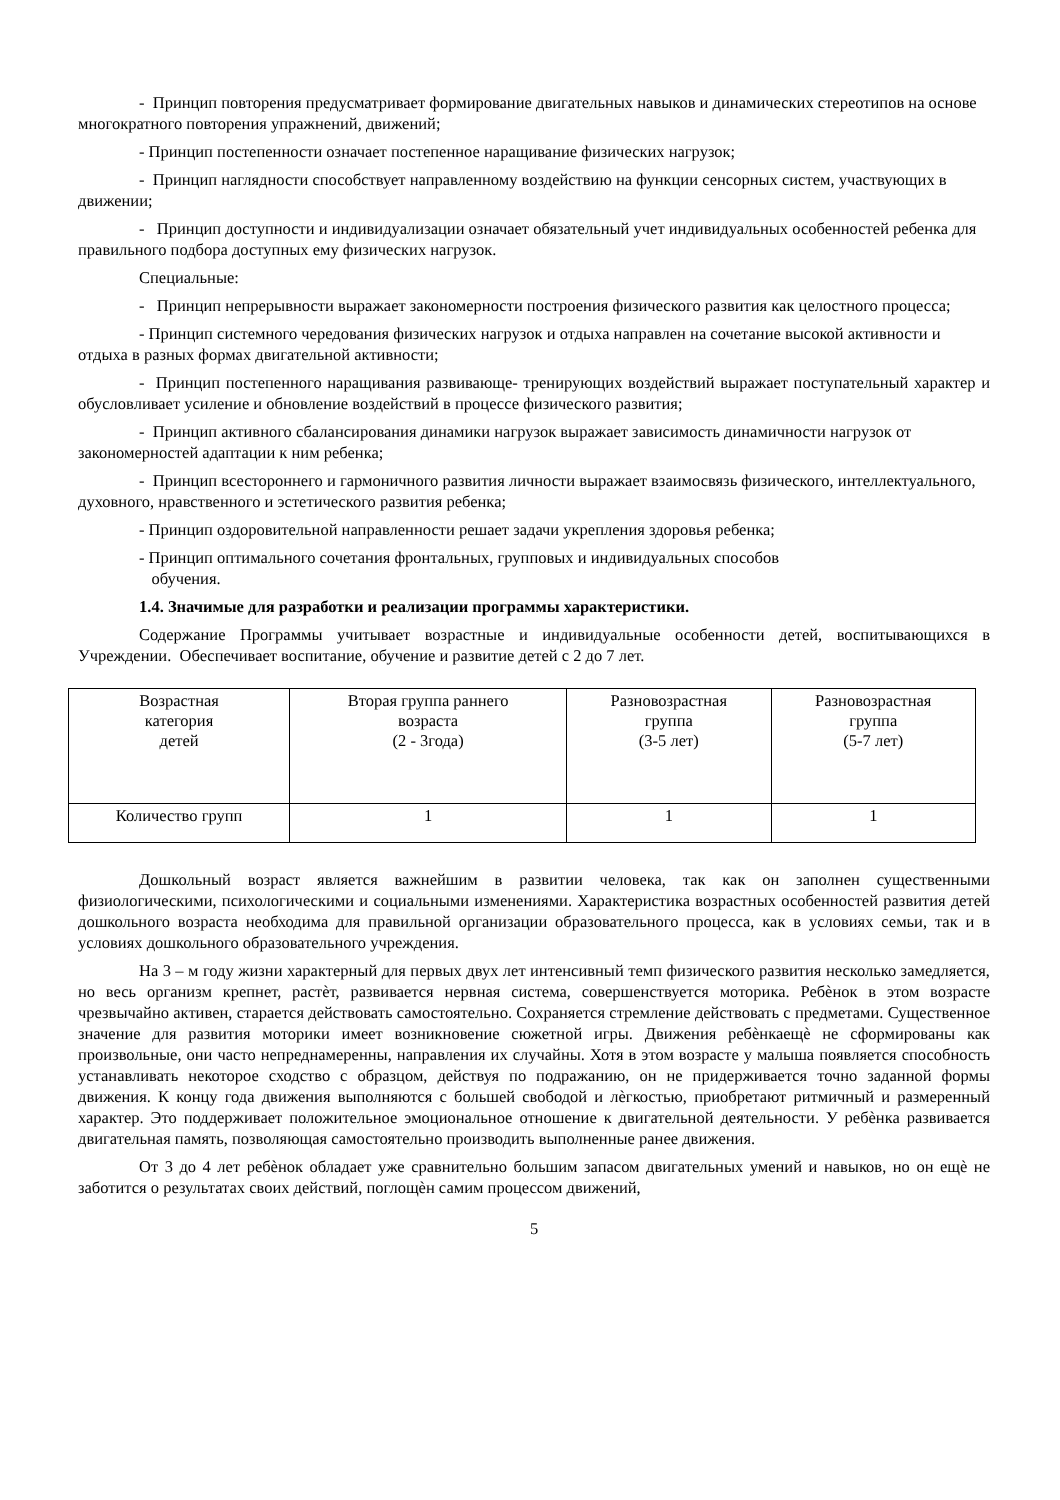- Принцип повторения предусматривает формирование двигательных навыков и динамических стереотипов на основе многократного повторения упражнений, движений;
- Принцип постепенности означает постепенное наращивание физических нагрузок;
- Принцип наглядности способствует направленному воздействию на функции сенсорных систем, участвующих в движении;
- Принцип доступности и индивидуализации означает обязательный учет индивидуальных особенностей ребенка для правильного подбора доступных ему физических нагрузок.
Специальные:
- Принцип непрерывности выражает закономерности построения физического развития как целостного процесса;
- Принцип системного чередования физических нагрузок и отдыха направлен на сочетание высокой активности и отдыха в разных формах двигательной активности;
- Принцип постепенного наращивания развивающе- тренирующих воздействий выражает поступательный характер и обусловливает усиление и обновление воздействий в процессе физического развития;
- Принцип активного сбалансирования динамики нагрузок выражает зависимость динамичности нагрузок от закономерностей адаптации к ним ребенка;
- Принцип всестороннего и гармоничного развития личности выражает взаимосвязь физического, интеллектуального, духовного, нравственного и эстетического развития ребенка;
- Принцип оздоровительной направленности решает задачи укрепления здоровья ребенка;
- Принцип оптимального сочетания фронтальных, групповых и индивидуальных способов
обучения.
1.4. Значимые для разработки и реализации программы характеристики.
Содержание Программы учитывает возрастные и индивидуальные особенности детей, воспитывающихся в Учреждении. Обеспечивает воспитание, обучение и развитие детей с 2 до 7 лет.
| Возрастная категория детей | Вторая группа раннего возраста (2 - 3года) | Разновозрастная группа (3-5 лет) | Разновозрастная группа (5-7 лет) |
| Количество групп | 1 | 1 | 1 |
Дошкольный возраст является важнейшим в развитии человека, так как он заполнен существенными физиологическими, психологическими и социальными изменениями. Характеристика возрастных особенностей развития детей дошкольного возраста необходима для правильной организации образовательного процесса, как в условиях семьи, так и в условиях дошкольного образовательного учреждения.
На 3 – м году жизни характерный для первых двух лет интенсивный темп физического развития несколько замедляется, но весь организм крепнет, растѐт, развивается нервная система, совершенствуется моторика. Ребѐнок в этом возрасте чрезвычайно активен, старается действовать самостоятельно. Сохраняется стремление действовать с предметами. Существенное значение для развития моторики имеет возникновение сюжетной игры. Движения ребѐнкаещѐ не сформированы как произвольные, они часто непреднамеренны, направления их случайны. Хотя в этом возрасте у малыша появляется способность устанавливать некоторое сходство с образцом, действуя по подражанию, он не придерживается точно заданной формы движения. К концу года движения выполняются с большей свободой и лѐгкостью, приобретают ритмичный и размеренный характер. Это поддерживает положительное эмоциональное отношение к двигательной деятельности. У ребѐнка развивается двигательная память, позволяющая самостоятельно производить выполненные ранее движения.
От 3 до 4 лет ребѐнок обладает уже сравнительно большим запасом двигательных умений и навыков, но он ещѐ не заботится о результатах своих действий, поглощѐн самим процессом движений,
5